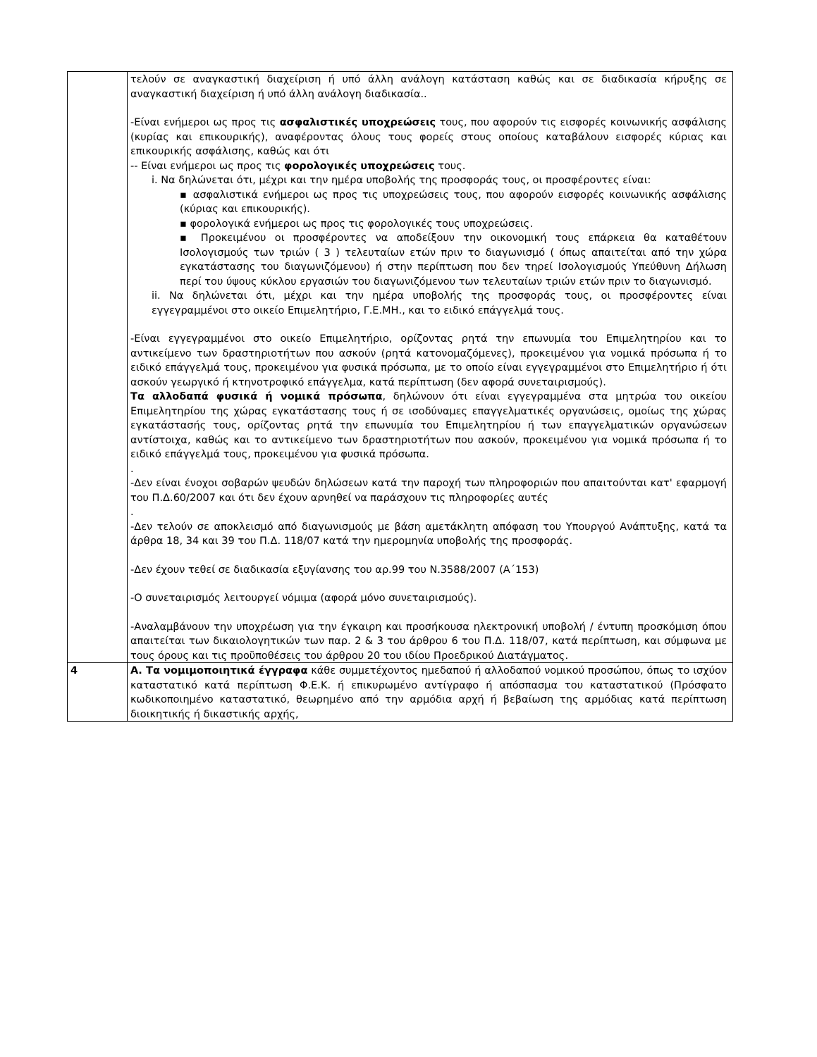| | τελούν σε αναγκαστική διαχείριση ή υπό άλλη ανάλογη κατάσταση καθώς και σε διαδικασία κήρυξης σε αναγκαστική διαχείριση ή υπό άλλη ανάλογη διαδικασία.. -Είναι ενήμεροι ως προς τις ασφαλιστικές υποχρεώσεις τους, που αφορούν τις εισφορές κοινωνικής ασφάλισης (κυρίας και επικουρικής), αναφέροντας όλους τους φορείς στους οποίους καταβάλουν εισφορές κύριας και επικουρικής ασφάλισης, καθώς και ότι -- Είναι ενήμεροι ως προς τις φορολογικές υποχρεώσεις τους. i. Να δηλώνεται ότι, μέχρι και την ημέρα υποβολής της προσφοράς τους, οι προσφέροντες είναι: ▪ ασφαλιστικά ενήμεροι ως προς τις υποχρεώσεις τους, που αφορούν εισφορές κοινωνικής ασφάλισης (κύριας και επικουρικής). ▪ φορολογικά ενήμεροι ως προς τις φορολογικές τους υποχρεώσεις. ▪ Προκειμένου οι προσφέροντες να αποδείξουν την οικονομική τους επάρκεια θα καταθέτουν Ισολογισμούς των τριών ( 3 ) τελευταίων ετών πριν το διαγωνισμό ( όπως απαιτείται από την χώρα εγκατάστασης του διαγωνιζόμενου) ή στην περίπτωση που δεν τηρεί Ισολογισμούς Υπεύθυνη Δήλωση περί του ύψους κύκλου εργασιών του διαγωνιζόμενου των τελευταίων τριών ετών πριν το διαγωνισμό. ii. Να δηλώνεται ότι, μέχρι και την ημέρα υποβολής της προσφοράς τους, οι προσφέροντες είναι εγγεγραμμένοι στο οικείο Επιμελητήριο, Γ.Ε.ΜΗ., και το ειδικό επάγγελμά τους. -Είναι εγγεγραμμένοι στο οικείο Επιμελητήριο, ορίζοντας ρητά την επωνυμία του Επιμελητηρίου και το αντικείμενο των δραστηριοτήτων που ασκούν (ρητά κατονομαζόμενες), προκειμένου για νομικά πρόσωπα ή το ειδικό επάγγελμά τους, προκειμένου για φυσικά πρόσωπα, με το οποίο είναι εγγεγραμμένοι στο Επιμελητήριο ή ότι ασκούν γεωργικό ή κτηνοτροφικό επάγγελμα, κατά περίπτωση (δεν αφορά συνεταιρισμούς). Τα αλλοδαπά φυσικά ή νομικά πρόσωπα , δηλώνουν ότι είναι εγγεγραμμένα στα μητρώα του οικείου Επιμελητηρίου της χώρας εγκατάστασης τους ή σε ισοδύναμες επαγγελματικές οργανώσεις, ομοίως της χώρας εγκατάστασής τους, ορίζοντας ρητά την επωνυμία του Επιμελητηρίου ή των επαγγελματικών οργανώσεων αντίστοιχα, καθώς και το αντικείμενο των δραστηριοτήτων που ασκούν, προκειμένου για νομικά πρόσωπα ή το ειδικό επάγγελμά τους, προκειμένου για φυσικά πρόσωπα. . -Δεν είναι ένοχοι σοβαρών ψευδών δηλώσεων κατά την παροχή των πληροφοριών που απαιτούνται κατ' εφαρμογή του Π.Δ.60/2007 και ότι δεν έχουν αρνηθεί να παράσχουν τις πληροφορίες αυτές . -Δεν τελούν σε αποκλεισμό από διαγωνισμούς με βάση αμετάκλητη απόφαση του Υπουργού Ανάπτυξης, κατά τα άρθρα 18, 34 και 39 του Π.Δ. 118/07 κατά την ημερομηνία υποβολής της προσφοράς. -Δεν έχουν τεθεί σε διαδικασία εξυγίανσης του αρ.99 του Ν.3588/2007 (Α΄153) -Ο συνεταιρισμός λειτουργεί νόμιμα (αφορά μόνο συνεταιρισμούς). -Αναλαμβάνουν την υποχρέωση για την έγκαιρη και προσήκουσα ηλεκτρονική υποβολή / έντυπη προσκόμιση όπου απαιτείται των δικαιολογητικών των παρ. 2 & 3 του άρθρου 6 του Π.Δ. 118/07, κατά περίπτωση, και σύμφωνα με τους όρους και τις προϋποθέσεις του άρθρου 20 του ιδίου Προεδρικού Διατάγματος. |
| 4 | Α. Τα νομιμοποιητικά έγγραφα κάθε συμμετέχοντος ημεδαπού ή αλλοδαπού νομικού προσώπου, όπως το ισχύον καταστατικό κατά περίπτωση Φ.Ε.Κ. ή επικυρωμένο αντίγραφο ή απόσπασμα του καταστατικού (Πρόσφατο κωδικοποιημένο καταστατικό, θεωρημένο από την αρμόδια αρχή ή βεβαίωση της αρμόδιας κατά περίπτωση διοικητικής ή δικαστικής αρχής, |